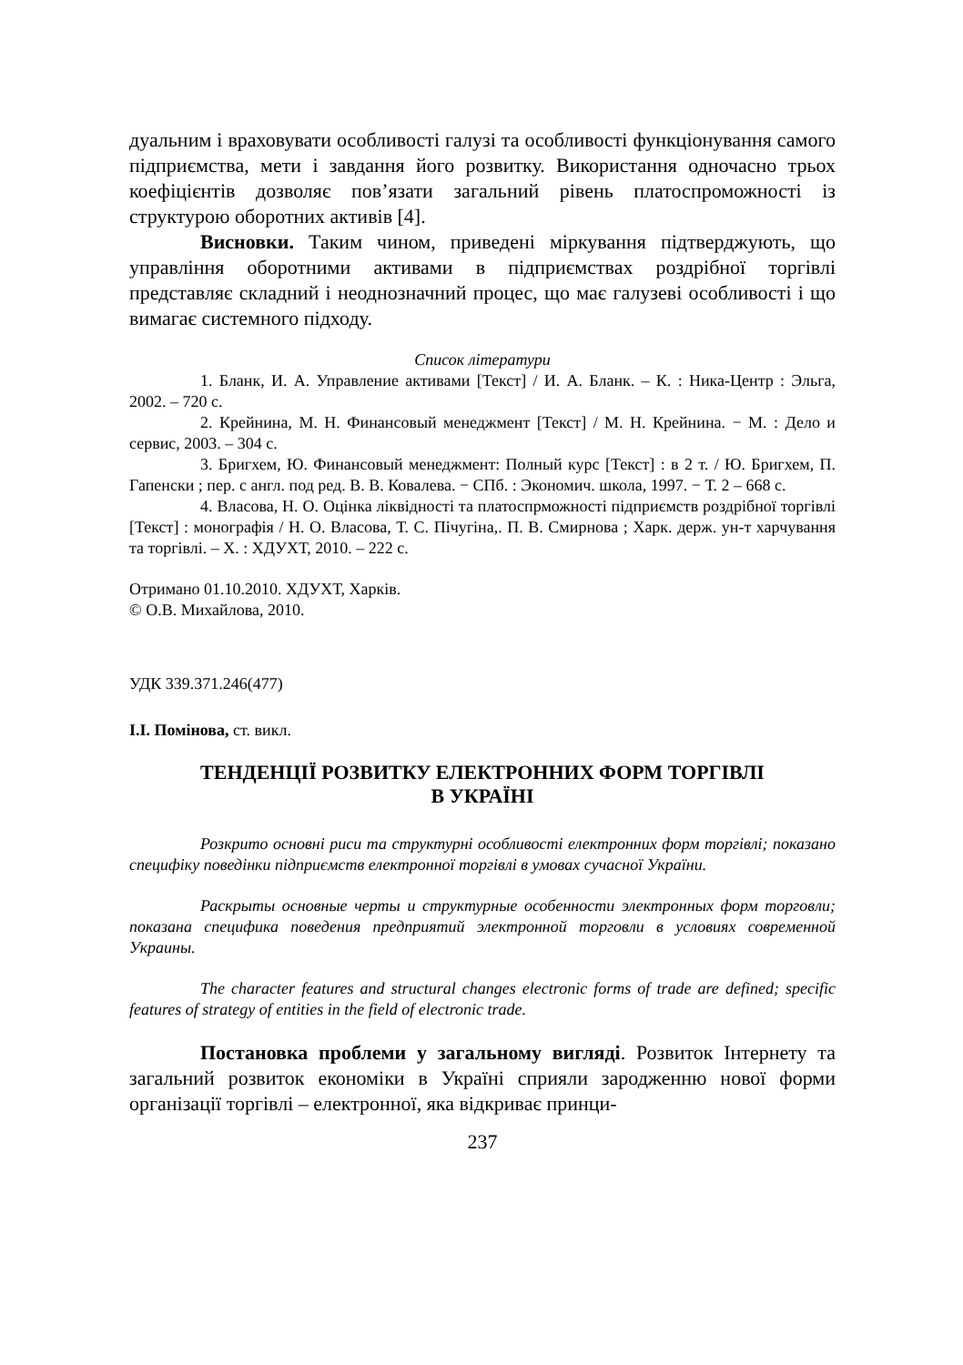дуальним і враховувати особливості галузі та особливості функціонування самого підприємства, мети і завдання його розвитку. Використання одночасно трьох коефіцієнтів дозволяє пов’язати загальний рівень платоспроможності із структурою оборотних активів [4].
Висновки. Таким чином, приведені міркування підтверджують, що управління оборотними активами в підприємствах роздрібної торгівлі представляє складний і неоднозначний процес, що має галузеві особливості і що вимагає системного підходу.
Список літератури
1. Бланк, И. А. Управление активами [Текст] / И. А. Бланк. – К. : Ника-Центр : Эльга, 2002. – 720 с.
2. Крейнина, М. Н. Финансовый менеджмент [Текст] / М. Н. Крейнина. − М. : Дело и сервис, 2003. – 304 с.
3. Бригхем, Ю. Финансовый менеджмент: Полный курс [Текст] : в 2 т. / Ю. Бригхем, П. Гапенски ; пер. с англ. под ред. В. В. Ковалева. − СПб. : Экономич. школа, 1997. − Т. 2 – 668 с.
4. Власова, Н. О. Оцінка ліквідності та платоспрможності підприємств роздрібної торгівлі [Текст] : монографія / Н. О. Власова, Т. С. Пічугіна,. П. В. Смирнова ; Харк. держ. ун-т харчування та торгівлі. – Х. : ХДУХТ, 2010. – 222 с.
Отримано 01.10.2010. ХДУХТ, Харків.
© О.В. Михайлова, 2010.
УДК 339.371.246(477)
І.І. Помінова, ст. викл.
ТЕНДЕНЦІЇ РОЗВИТКУ ЕЛЕКТРОННИХ ФОРМ ТОРГІВЛІ
В УКРАЇНІ
Розкрито основні риси та структурні особливості електронних форм торгівлі; показано специфіку поведінки підприємств електронної торгівлі в умовах сучасної України.
Раскрыты основные черты и структурные особенности электронных форм торговли; показана специфика поведения предприятий электронной торговли в условиях современной Украины.
The character features and structural changes electronic forms of trade are defined; specific features of strategy of entities in the field of electronic trade.
Постановка проблеми у загальному вигляді. Розвиток Інтернету та загальний розвиток економіки в Україні сприяли зародженню нової форми організації торгівлі – електронної, яка відкриває принци-
237